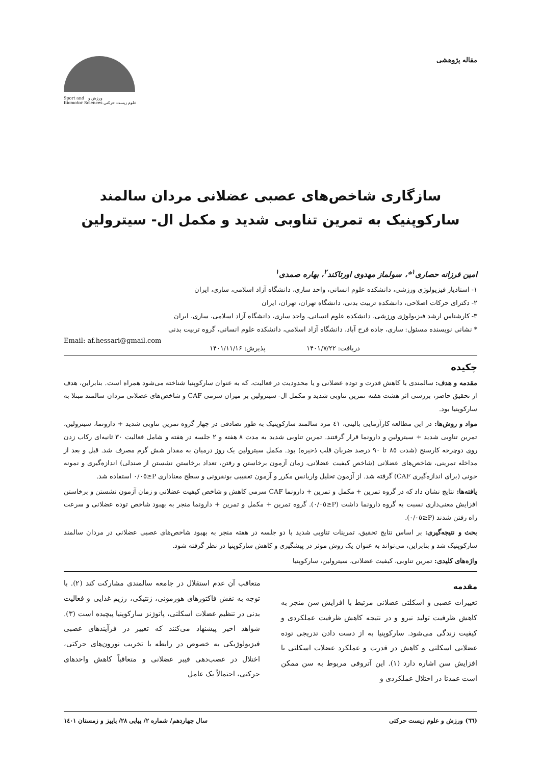مقاله پژوهشی
Sport and ورزش و
Biomotor Sciences علوم زیست حرکتی
سازگاری شاخص‌های عصبی عضلانی مردان سالمند سارکوپنیک به تمرین تناوبی شدید و مکمل ال- سیترولین
امین فرزانه حصاری<sup>۱</sup>*، سولماز مهدوی اورتاکند<sup>۲</sup>، بهاره صمدی<sup>۱</sup>
۱- استادیار فیزیولوژی ورزشی، دانشکده علوم انسانی، واحد ساری، دانشگاه آزاد اسلامی، ساری، ایران
۲- دکترای حرکات اصلاحی، دانشکده تربیت بدنی، دانشگاه تهران، تهران، ایران
۳- کارشناس ارشد فیزیولوژی ورزشی، دانشکده علوم انسانی، واحد ساری، دانشگاه آزاد اسلامی، ساری، ایران
* نشانی نویسنده مسئول: ساری، جاده فرح آباد، دانشگاه آزاد اسلامی، دانشکده علوم انسانی، گروه تربیت بدنی
Email: af.hessari@gmail.com
دریافت: ۱۴۰۱/۷/۲۲ پذیرش: ۱۴۰۱/۱۱/۱۶
چکیده
مقدمه و هدف: سالمندی با کاهش قدرت و توده عضلانی و یا محدودیت در فعالیت، که به عنوان سارکوپنیا شناخته می‌شود همراه است. بنابراین، هدف از تحقیق حاضر، بررسی اثر هشت هفته تمرین تناوبی شدید و مکمل ال- سیترولین بر میزان سرمی CAF و شاخص‌های عضلانی مردان سالمند مبتلا به سارکوپنیا بود.
مواد و روش‌ها: در این مطالعه کارآزمایی بالینی، ٤١ مرد سالمند سارکوپنیک به طور تصادفی در چهار گروه تمرین تناوبی شدید + دارونما، سیترولین، تمرین تناوبی شدید + سیترولین و دارونما قرار گرفتند. تمرین تناوبی شدید به مدت ٨ هفته و ٢ جلسه در هفته و شامل فعالیت ٣٠ ثانیه‌ای رکاب زدن روی دوچرخه کارسنج (شدت ٨٥ تا ٩٠ درصد ضربان قلب ذخیره) بود. مکمل سیترولین یک روز درمیان به مقدار شش گرم مصرف شد. قبل و بعد از مداخله تمرینی، شاخص‌های عضلانی (شاخص کیفیت عضلانی، زمان آزمون برخاستن و رفتن، تعداد برخاستن نشستن از صندلی) اندازه‌گیری و نمونه خونی (برای اندازه‌گیری CAF) گرفته شد. از آزمون تحلیل واریانس مکرر و آزمون تعقیبی بونفرونی و سطح معناداری P≤٠/٠٥ استفاده شد.
یافته‌ها: نتایج نشان داد که در گروه تمرین + مکمل و تمرین + دارونما CAF سرمی کاهش و شاخص کیفیت عضلانی و زمان آزمون نشستن و برخاستن افزایش معنی‌داری نسبت به گروه دارونما داشت (P≤٠/٠٥). گروه تمرین + مکمل و تمرین + دارونما منجر به بهبود شاخص توده عضلانی و سرعت راه رفتن شدند (P≤٠/٠٥).
بحث و نتیجه‌گیری: بر اساس نتایج تحقیق، تمرینات تناوبی شدید با دو جلسه در هفته منجر به بهبود شاخص‌های عصبی عضلانی در مردان سالمند سارکوپنیک شد و بنابراین، می‌تواند به عنوان یک روش موثر در پیشگیری و کاهش سارکوپنیا در نظر گرفته شود.
واژه‌های کلیدی: تمرین تناوبی، کیفیت عضلانی، سیترولین، سارکوپنیا
مقدمه
تغییرات عصبی و اسکلتی عضلانی مرتبط با افزایش سن منجر به کاهش ظرفیت تولید نیرو و در نتیجه کاهش ظرفیت عملکردی و کیفیت زندگی می‌شود. سارکوپنیا به از دست دادن تدریجی توده عضلانی اسکلتی و کاهش در قدرت و عملکرد عضلات اسکلتی با افزایش سن اشاره دارد (١). این آتروفی مربوط به سن ممکن است عمدتا در اختلال عملکردی و
متعاقب آن عدم استقلال در جامعه سالمندی مشارکت کند (٢). با توجه به نقش فاکتورهای هورمونی، ژنتیکی، رژیم غذایی و فعالیت بدنی در تنظیم عضلات اسکلتی، پاتوژنز سارکوپنیا پیچیده است (٣). شواهد اخیر پیشنهاد می‌کنند که تغییر در فرآیندهای عصبی فیزیولوژیکی به خصوص در رابطه با تخریب نورون‌های حرکتی، اختلال در عصب‌دهی فیبر عضلانی و متعاقباً کاهش واحدهای حرکتی، احتمالاً یک عامل
(٦٦) ورزش و علوم زیست حرکتی سال چهاردهم/ شماره ٢/ پیاپی ٢٨/ پاییز و زمستان ١٤٠١